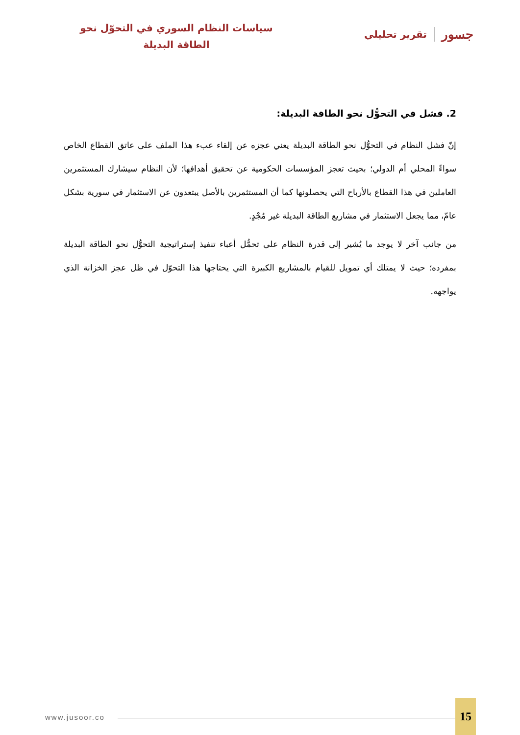جسور تقرير تحليلي
سياسات النظام السوري في التحوّل نحو الطاقة البديلة
2. فشل في التحوُّل نحو الطاقة البديلة:
إنّ فشل النظام في التحوُّل نحو الطاقة البديلة يعني عجزه عن إلقاء عبء هذا الملف على عاتق القطاع الخاص سواءً المحلي أم الدولي؛ بحيث تعجز المؤسسات الحكومية عن تحقيق أهدافها؛ لأن النظام سيشارك المستثمرين العاملين في هذا القطاع بالأرباح التي يحصلونها كما أن المستثمرين بالأصل يبتعدون عن الاستثمار في سورية بشكل عامّ، مما يجعل الاستثمار في مشاريع الطاقة البديلة غير مُجْدٍ.
من جانب آخر لا يوجد ما يُشير إلى قدرة النظام على تحمُّل أعباء تنفيذ إستراتيجية التحوُّل نحو الطاقة البديلة بمفرده؛ حيث لا يمتلك أي تمويل للقيام بالمشاريع الكبيرة التي يحتاجها هذا التحوّل في ظل عجز الخزانة الذي يواجهه.
www.jusoor.co
15